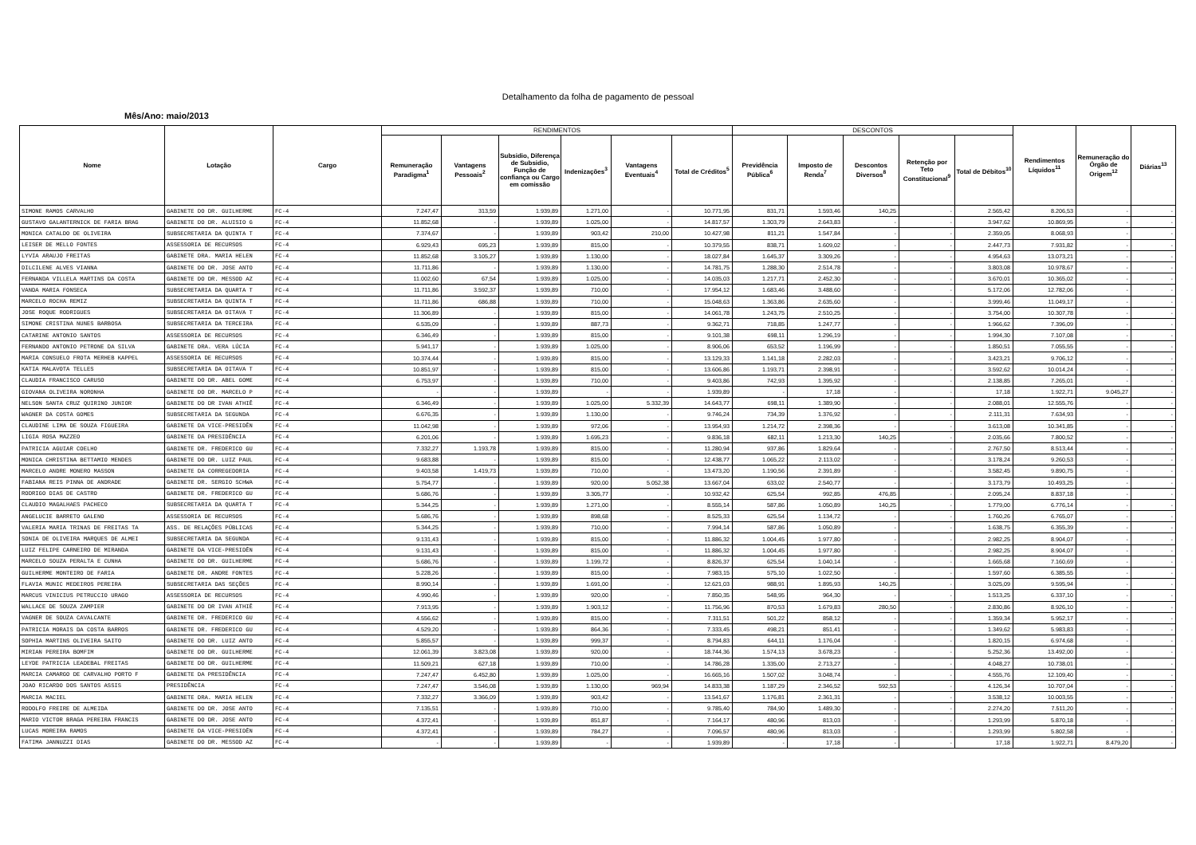Detalhamento da folha de pagamento de pessoal
Mês/Ano: maio/2013
| Nome | Lotação | Cargo | RENDIMENTOS | | | | | | DESCONTOS | | | | | Rendimentos Líquidos<sup>11</sup> | Remuneração do Órgão de Origem<sup>12</sup> | Diárias<sup>13</sup> |
| --- | --- | --- | --- | --- | --- | --- | --- | --- | --- | --- | --- | --- | --- | --- | --- | --- |
| | | | Remuneração Paradigma<sup>1</sup> | Vantagens Pessoais<sup>2</sup> | Subsidio, Diferença de Subsidio, Função de confiança ou Cargo em comissão | Indenizações<sup>3</sup> | Vantagens Eventuais<sup>4</sup> | Total de Créditos<sup>5</sup> | Previdência Pública<sup>6</sup> | Imposto de Renda<sup>7</sup> | Descontos Diversos<sup>8</sup> | Retenção por Teto Constitucional<sup>9</sup> | Total de Débitos<sup>10</sup> | | | |
| SIMONE RAMOS CARVALHO | GABINETE DO DR. GUILHERME | FC-4 | 7.247,47 | 313,59 | 1.939,89 | 1.271,00 | - | 10.771,95 | 831,71 | 1.593,46 | 140,25 | - | 2.565,42 | 8.206,53 | - | - |
| GUSTAVO GALANTERNICK DE FARIA BRAG | GABINETE DO DR. ALUISIO G | FC-4 | 11.852,68 | - | 1.939,89 | 1.025,00 | - | 14.817,57 | 1.303,79 | 2.643,83 | - | - | 3.947,62 | 10.869,95 | - | - |
| MONICA CATALDO DE OLIVEIRA | SUBSECRETARIA DA QUINTA T | FC-4 | 7.374,67 | - | 1.939,89 | 903,42 | 210,00 | 10.427,98 | 811,21 | 1.547,84 | - | - | 2.359,05 | 8.068,93 | - | - |
| LEISER DE MELLO FONTES | ASSESSORIA DE RECURSOS | FC-4 | 6.929,43 | 695,23 | 1.939,89 | 815,00 | - | 10.379,55 | 838,71 | 1.609,02 | - | - | 2.447,73 | 7.931,82 | - | - |
| LYVIA ARAUJO FREITAS | GABINETE DRA. MARIA HELEN | FC-4 | 11.852,68 | 3.105,27 | 1.939,89 | 1.130,00 | - | 18.027,84 | 1.645,37 | 3.309,26 | - | - | 4.954,63 | 13.073,21 | - | - |
| DILCILENE ALVES VIANNA | GABINETE DO DR. JOSE ANTO | FC-4 | 11.711,86 | - | 1.939,89 | 1.130,00 | - | 14.781,75 | 1.288,30 | 2.514,78 | - | - | 3.803,08 | 10.978,67 | - | - |
| FERNANDA VILLELA MARTINS DA COSTA | GABINETE DO DR. MESSOD AZ | FC-4 | 11.002,60 | 67,54 | 1.939,89 | 1.025,00 | - | 14.035,03 | 1.217,71 | 2.452,30 | - | - | 3.670,01 | 10.365,02 | - | - |
| VANDA MARIA FONSECA | SUBSECRETARIA DA QUARTA T | FC-4 | 11.711,86 | 3.592,37 | 1.939,89 | 710,00 | - | 17.954,12 | 1.683,46 | 3.488,60 | - | - | 5.172,06 | 12.782,06 | - | - |
| MARCELO ROCHA REMIZ | SUBSECRETARIA DA QUINTA T | FC-4 | 11.711,86 | 686,88 | 1.939,89 | 710,00 | - | 15.048,63 | 1.363,86 | 2.635,60 | - | - | 3.999,46 | 11.049,17 | - | - |
| JOSE ROQUE RODRIGUES | SUBSECRETARIA DA OITAVA T | FC-4 | 11.306,89 | - | 1.939,89 | 815,00 | - | 14.061,78 | 1.243,75 | 2.510,25 | - | - | 3.754,00 | 10.307,78 | - | - |
| SIMONE CRISTINA NUNES BARBOSA | SUBSECRETARIA DA TERCEIRA | FC-4 | 6.535,09 | - | 1.939,89 | 887,73 | - | 9.362,71 | 718,85 | 1.247,77 | - | - | 1.966,62 | 7.396,09 | - | - |
| CATARINE ANTONIO SANTOS | ASSESSORIA DE RECURSOS | FC-4 | 6.346,49 | - | 1.939,89 | 815,00 | - | 9.101,38 | 698,11 | 1.296,19 | - | - | 1.994,30 | 7.107,08 | - | - |
| FERNANDO ANTONIO PETRONE DA SILVA | GABINETE DRA. VERA LÚCIA | FC-4 | 5.941,17 | - | 1.939,89 | 1.025,00 | - | 8.906,06 | 653,52 | 1.196,99 | - | - | 1.850,51 | 7.055,55 | - | - |
| MARIA CONSUELO FROTA MERHEB KAPPEL | ASSESSORIA DE RECURSOS | FC-4 | 10.374,44 | - | 1.939,89 | 815,00 | - | 13.129,33 | 1.141,18 | 2.282,03 | - | - | 3.423,21 | 9.706,12 | - | - |
| KATIA MALAVOTA TELLES | SUBSECRETARIA DA OITAVA T | FC-4 | 10.851,97 | - | 1.939,89 | 815,00 | - | 13.606,86 | 1.193,71 | 2.398,91 | - | - | 3.592,62 | 10.014,24 | - | - |
| CLAUDIA FRANCISCO CARUSO | GABINETE DO DR. ABEL GOME | FC-4 | 6.753,97 | - | 1.939,89 | 710,00 | - | 9.403,86 | 742,93 | 1.395,92 | - | - | 2.138,85 | 7.265,01 | - | - |
| GIOVANA OLIVEIRA NORONHA | GABINETE DO DR. MARCELO P | FC-4 | - | - | 1.939,89 | - | - | 1.939,89 | - | 17,18 | - | - | 17,18 | 1.922,71 | 9.045,27 | - |
| NELSON SANTA CRUZ QUIRINO JUNIOR | GABINETE DO DR IVAN ATHIÊ | FC-4 | 6.346,49 | - | 1.939,89 | 1.025,00 | 5.332,39 | 14.643,77 | 698,11 | 1.389,90 | - | - | 2.088,01 | 12.555,76 | - | - |
| WAGNER DA COSTA GOMES | SUBSECRETARIA DA SEGUNDA | FC-4 | 6.676,35 | - | 1.939,89 | 1.130,00 | - | 9.746,24 | 734,39 | 1.376,92 | - | - | 2.111,31 | 7.634,93 | - | - |
| CLAUDINE LIMA DE SOUZA FIGUEIRA | GABINETE DA VICE-PRESIDÊN | FC-4 | 11.042,98 | - | 1.939,89 | 972,06 | - | 13.954,93 | 1.214,72 | 2.398,36 | - | - | 3.613,08 | 10.341,85 | - | - |
| LIGIA ROSA MAZZEO | GABINETE DA PRESIDÊNCIA | FC-4 | 6.201,06 | - | 1.939,89 | 1.695,23 | - | 9.836,18 | 682,11 | 1.213,30 | 140,25 | - | 2.035,66 | 7.800,52 | - | - |
| PATRICIA AGUIAR COELHO | GABINETE DR. FREDERICO GU | FC-4 | 7.332,27 | 1.193,78 | 1.939,89 | 815,00 | - | 11.280,94 | 937,86 | 1.829,64 | - | - | 2.767,50 | 8.513,44 | - | - |
| MONICA CHRISTINA BETTAMIO MENDES | GABINETE DO DR. LUIZ PAUL | FC-4 | 9.683,88 | - | 1.939,89 | 815,00 | - | 12.438,77 | 1.065,22 | 2.113,02 | - | - | 3.178,24 | 9.260,53 | - | - |
| MARCELO ANDRE MONERO MASSON | GABINETE DA CORREGEDORIA | FC-4 | 9.403,58 | 1.419,73 | 1.939,89 | 710,00 | - | 13.473,20 | 1.190,56 | 2.391,89 | - | - | 3.582,45 | 9.890,75 | - | - |
| FABIANA REIS PINNA DE ANDRADE | GABINETE DR. SERGIO SCHWA | FC-4 | 5.754,77 | - | 1.939,89 | 920,00 | 5.052,38 | 13.667,04 | 633,02 | 2.540,77 | - | - | 3.173,79 | 10.493,25 | - | - |
| RODRIGO DIAS DE CASTRO | GABINETE DR. FREDERICO GU | FC-4 | 5.686,76 | - | 1.939,89 | 3.305,77 | - | 10.932,42 | 625,54 | 992,85 | 476,85 | - | 2.095,24 | 8.837,18 | - | - |
| CLAUDIO MAGALHAES PACHECO | SUBSECRETARIA DA QUARTA T | FC-4 | 5.344,25 | - | 1.939,89 | 1.271,00 | - | 8.555,14 | 587,86 | 1.050,89 | 140,25 | - | 1.779,00 | 6.776,14 | - | - |
| ANGELUCIE BARRETO GALENO | ASSESSORIA DE RECURSOS | FC-4 | 5.686,76 | - | 1.939,89 | 898,68 | - | 8.525,33 | 625,54 | 1.134,72 | - | - | 1.760,26 | 6.765,07 | - | - |
| VALERIA MARIA TRINAS DE FREITAS TA | ASS. DE RELAÇÕES PÚBLICAS | FC-4 | 5.344,25 | - | 1.939,89 | 710,00 | - | 7.994,14 | 587,86 | 1.050,89 | - | - | 1.638,75 | 6.355,39 | - | - |
| SONIA DE OLIVEIRA MARQUES DE ALMEI | SUBSECRETARIA DA SEGUNDA | FC-4 | 9.131,43 | - | 1.939,89 | 815,00 | - | 11.886,32 | 1.004,45 | 1.977,80 | - | - | 2.982,25 | 8.904,07 | - | - |
| LUIZ FELIPE CARNEIRO DE MIRANDA | GABINETE DA VICE-PRESIDÊN | FC-4 | 9.131,43 | - | 1.939,89 | 815,00 | - | 11.886,32 | 1.004,45 | 1.977,80 | - | - | 2.982,25 | 8.904,07 | - | - |
| MARCELO SOUZA PERALTA E CUNHA | GABINETE DO DR. GUILHERME | FC-4 | 5.686,76 | - | 1.939,89 | 1.199,72 | - | 8.826,37 | 625,54 | 1.040,14 | - | - | 1.665,68 | 7.160,69 | - | - |
| GUILHERME MONTEIRO DE FARIA | GABINETE DR. ANDRE FONTES | FC-4 | 5.228,26 | - | 1.939,89 | 815,00 | - | 7.983,15 | 575,10 | 1.022,50 | - | - | 1.597,60 | 6.385,55 | - | - |
| FLAVIA MUNIC MEDEIROS PEREIRA | SUBSECRETARIA DAS SEÇÕES | FC-4 | 8.990,14 | - | 1.939,89 | 1.691,00 | - | 12.621,03 | 988,91 | 1.895,93 | 140,25 | - | 3.025,09 | 9.595,94 | - | - |
| MARCUS VINICIUS PETRUCCIO URAGO | ASSESSORIA DE RECURSOS | FC-4 | 4.990,46 | - | 1.939,89 | 920,00 | - | 7.850,35 | 548,95 | 964,30 | - | - | 1.513,25 | 6.337,10 | - | - |
| WALLACE DE SOUZA ZAMPIER | GABINETE DO DR IVAN ATHIÊ | FC-4 | 7.913,95 | - | 1.939,89 | 1.903,12 | - | 11.756,96 | 870,53 | 1.679,83 | 280,50 | - | 2.830,86 | 8.926,10 | - | - |
| VAGNER DE SOUZA CAVALCANTE | GABINETE DR. FREDERICO GU | FC-4 | 4.556,62 | - | 1.939,89 | 815,00 | - | 7.311,51 | 501,22 | 858,12 | - | - | 1.359,34 | 5.952,17 | - | - |
| PATRICIA MORAIS DA COSTA BARROS | GABINETE DR. FREDERICO GU | FC-4 | 4.529,20 | - | 1.939,89 | 864,36 | - | 7.333,45 | 498,21 | 851,41 | - | - | 1.349,62 | 5.983,83 | - | - |
| SOPHIA MARTINS OLIVEIRA SAITO | GABINETE DO DR. LUIZ ANTO | FC-4 | 5.855,57 | - | 1.939,89 | 999,37 | - | 8.794,83 | 644,11 | 1.176,04 | - | - | 1.820,15 | 6.974,68 | - | - |
| MIRIAN PEREIRA BOMFIM | GABINETE DO DR. GUILHERME | FC-4 | 12.061,39 | 3.823,08 | 1.939,89 | 920,00 | - | 18.744,36 | 1.574,13 | 3.678,23 | - | - | 5.252,36 | 13.492,00 | - | - |
| LEYDE PATRICIA LEADEBAL FREITAS | GABINETE DO DR. GUILHERME | FC-4 | 11.509,21 | 627,18 | 1.939,89 | 710,00 | - | 14.786,28 | 1.335,00 | 2.713,27 | - | - | 4.048,27 | 10.738,01 | - | - |
| MARCIA CAMARGO DE CARVALHO PORTO F | GABINETE DA PRESIDÊNCIA | FC-4 | 7.247,47 | 6.452,80 | 1.939,89 | 1.025,00 | - | 16.665,16 | 1.507,02 | 3.048,74 | - | - | 4.555,76 | 12.109,40 | - | - |
| JOAO RICARDO DOS SANTOS ASSIS | PRESIDÊNCIA | FC-4 | 7.247,47 | 3.546,08 | 1.939,89 | 1.130,00 | 969,94 | 14.833,38 | 1.187,29 | 2.346,52 | 592,53 | - | 4.126,34 | 10.707,04 | - | - |
| MARCIA MACIEL | GABINETE DRA. MARIA HELEN | FC-4 | 7.332,27 | 3.366,09 | 1.939,89 | 903,42 | - | 13.541,67 | 1.176,81 | 2.361,31 | - | - | 3.538,12 | 10.003,55 | - | - |
| RODOLFO FREIRE DE ALMEIDA | GABINETE DO DR. JOSE ANTO | FC-4 | 7.135,51 | - | 1.939,89 | 710,00 | - | 9.785,40 | 784,90 | 1.489,30 | - | - | 2.274,20 | 7.511,20 | - | - |
| MARIO VICTOR BRAGA PEREIRA FRANCIS | GABINETE DO DR. JOSE ANTO | FC-4 | 4.372,41 | - | 1.939,89 | 851,87 | - | 7.164,17 | 480,96 | 813,03 | - | - | 1.293,99 | 5.870,18 | - | - |
| LUCAS MOREIRA RAMOS | GABINETE DA VICE-PRESIDÊN | FC-4 | 4.372,41 | - | 1.939,89 | 784,27 | - | 7.096,57 | 480,96 | 813,03 | - | - | 1.293,99 | 5.802,58 | - | - |
| FATIMA JANNUZZI DIAS | GABINETE DO DR. MESSOD AZ | FC-4 | - | - | 1.939,89 | - | - | 1.939,89 | - | 17,18 | - | - | 17,18 | 1.922,71 | 8.479,20 | - |